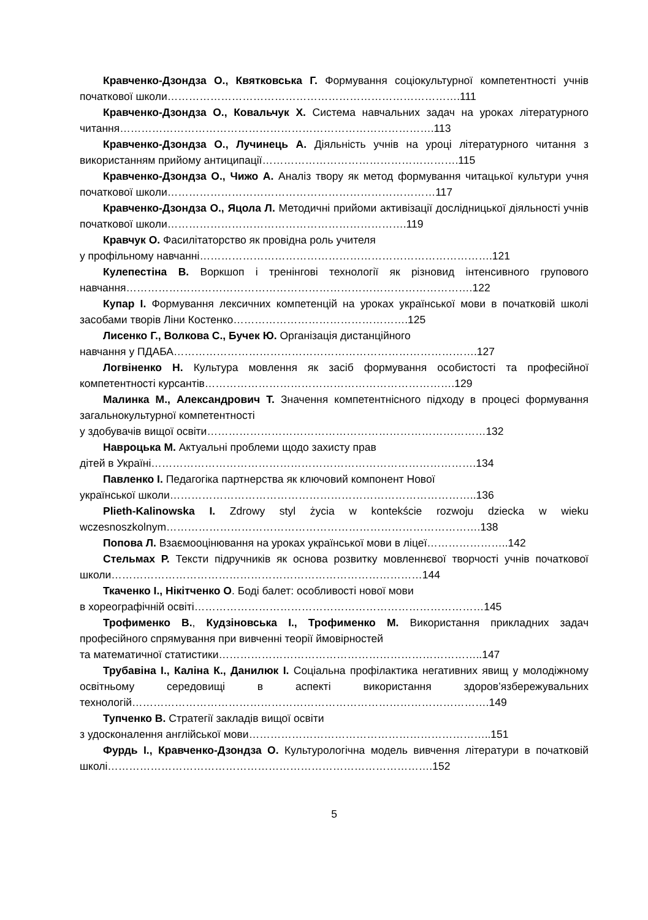Кравченко-Дзондза О., Квятковська Г. Формування соціокультурної компетентності учнів початкової школи……………………………………………………………………….111
Кравченко-Дзондза О., Ковальчук Х. Система навчальних задач на уроках літературного читання…………………………………………………………………………….113
Кравченко-Дзондза О., Лучинець А. Діяльність учнів на уроці літературного читання з використанням прийому антиципації……………………………………………….115
Кравченко-Дзондза О., Чижо А. Аналіз твору як метод формування читацької культури учня початкової школи…………………………………………………………………117
Кравченко-Дзондза О., Яцола Л. Методичні прийоми активізації дослідницької діяльності учнів початкової школи………………………………………………………….119
Кравчук О. Фасилітаторство як провідна роль учителя
у профільному навчанні……………………………………………………………………….121
Кулепестіна В. Воркшоп і тренінгові технології як різновид інтенсивного групового навчання…………………………………………………………………………………….122
Купар І. Формування лексичних компетенцій на уроках української мови в початковій школі засобами творів Ліни Костенко………………………………………….125
Лисенко Г., Волкова С., Бучек Ю. Організація дистанційного
навчання у ПДАБА………………………………………………………………………….127
Логвіненко Н. Культура мовлення як засіб формування особистості та професійної компетентності курсантів…………………………………………………………….129
Малинка М., Александрович Т. Значення компетентнісного підходу в процесі формування загальнокультурної компетентності
у здобувачів вищої освіти……………………………………………………………………132
Навроцька М. Актуальні проблеми щодо захисту прав
дітей в Україні……………………………………………………………………………….134
Павленко І. Педагогіка партнерства як ключовий компонент Нової
української школи…………………………………………………………………………..136
Plieth-Kalinowska I. Zdrowy styl życia w kontekście rozwoju dziecka w wieku wczesnoszkolnym…………………………………………………………………………….138
Попова Л. Взаємооцінювання на уроках української мови в ліцеї…………………..142
Стельмах Р. Тексти підручників як основа розвитку мовленнєвої творчості учнів початкової школи……………………………………………………………………………144
Ткаченко І., Нікітченко О. Боді балет: особливості нової мови
в хореографічній освіті………………………………………………………………………145
Трофименко В., Кудзіновська І., Трофименко М. Використання прикладних задач професійного спрямування при вивченні теорії ймовірностей
та математичної статистики………………………………………………………………..147
Трубавіна І., Каліна К., Данилюк І. Соціальна профілактика негативних явищ у молодіжному освітньому середовищі в аспекті використання здоров’язбережувальних технологій……………………………………………………………………………………….149
Тупченко В. Стратегії закладів вищої освіти
з удосконалення англійської мови…………………………………………………………..151
Фурдь І., Кравченко-Дзондза О. Культурологічна модель вивчення літератури в початковій школі……………………………………………………………………………….152
5